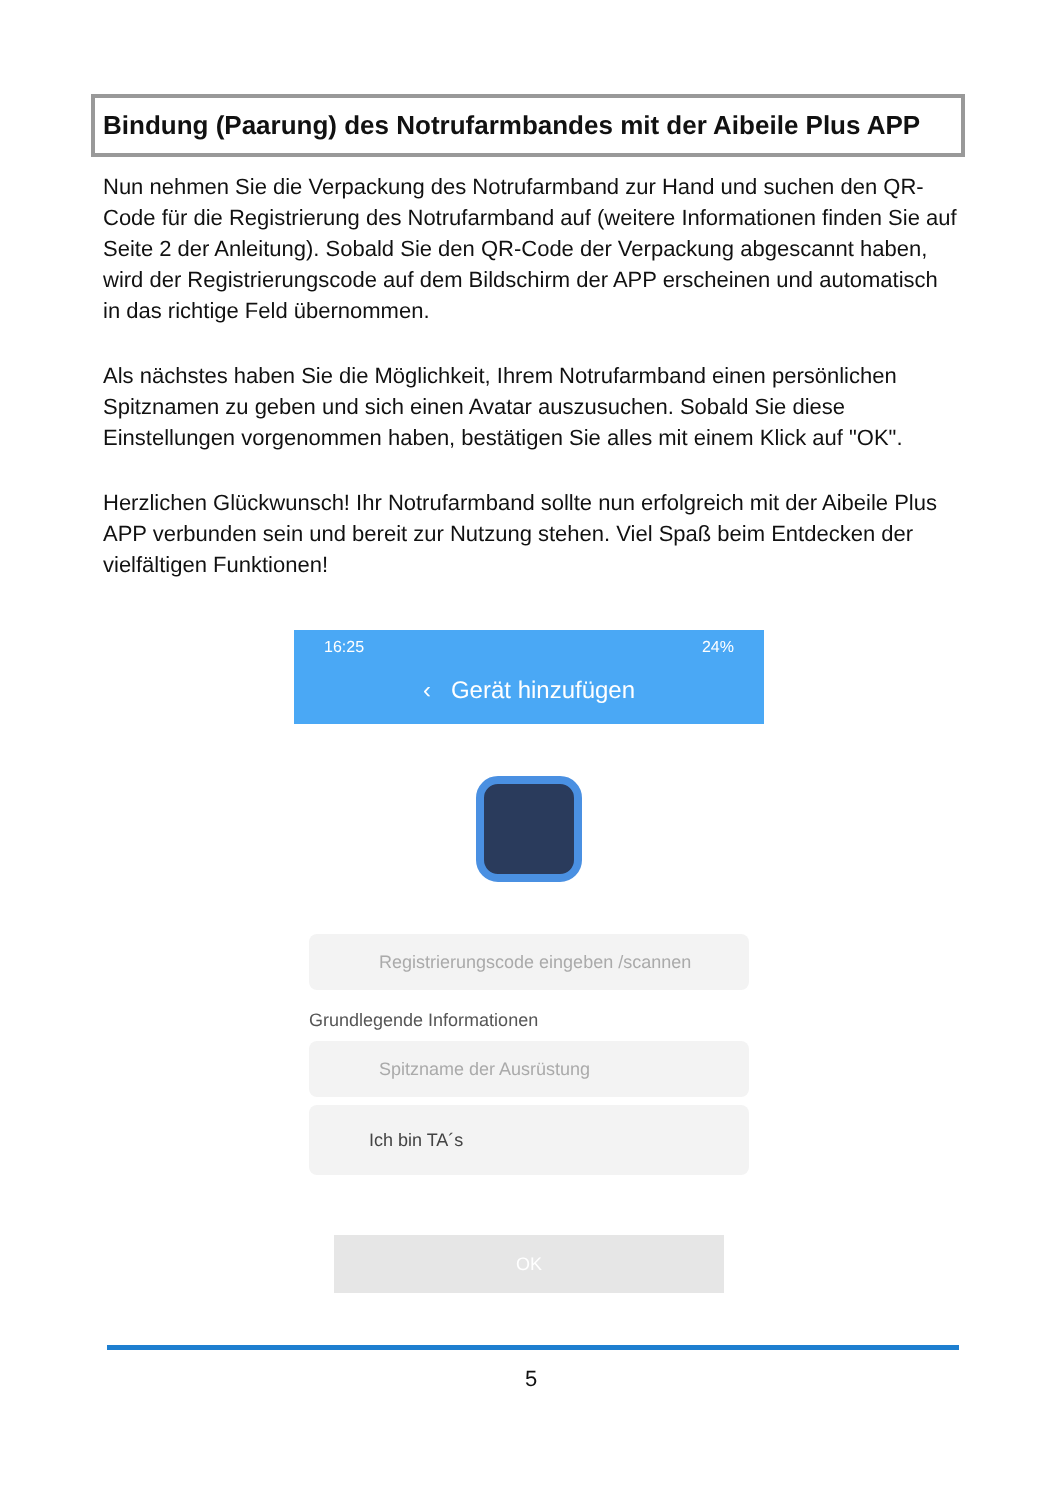Bindung (Paarung) des Notrufarmbandes mit der Aibeile Plus APP
Nun nehmen Sie die Verpackung des Notrufarmband zur Hand und suchen den QR-Code für die Registrierung des Notrufarmband auf (weitere Informationen finden Sie auf Seite 2 der Anleitung). Sobald Sie den QR-Code der Verpackung abgescannt haben, wird der Registrierungscode auf dem Bildschirm der APP erscheinen und automatisch in das richtige Feld übernommen.
Als nächstes haben Sie die Möglichkeit, Ihrem Notrufarmband einen persönlichen Spitznamen zu geben und sich einen Avatar auszusuchen. Sobald Sie diese Einstellungen vorgenommen haben, bestätigen Sie alles mit einem Klick auf "OK".
Herzlichen Glückwunsch! Ihr Notrufarmband sollte nun erfolgreich mit der Aibeile Plus APP verbunden sein und bereit zur Nutzung stehen. Viel Spaß beim Entdecken der vielfältigen Funktionen!
16:25 24%
‹ Gerät hinzufügen
Registrierungscode eingeben /scannen
Grundlegende Informationen
Spitzname der Ausrüstung
Ich bin TA´s
OK
5